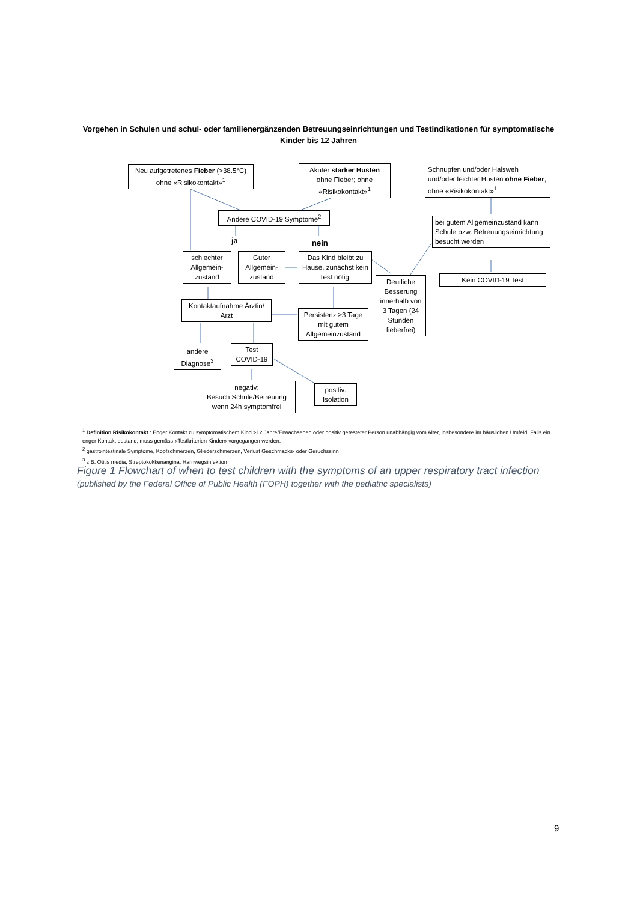Vorgehen in Schulen und schul- oder familienergänzenden Betreuungseinrichtungen und Testindikationen für symptomatische Kinder bis 12 Jahren
Neu aufgetretenes Fieber (>38.5°C) ohne «Risikokontakt»<sup>1</sup>
Akuter starker Husten ohne Fieber; ohne «Risikokontakt»<sup>1</sup>
Schnupfen und/oder Halsweh und/oder leichter Husten ohne Fieber; ohne «Risikokontakt»<sup>1</sup>
Andere COVID-19 Symptome<sup>2</sup>
ja nein
bei gutem Allgemeinzustand kann Schule bzw. Betreuungseinrichtung besucht werden
schlechter Allgemein-zustand
Guter Allgemein-zustand
Das Kind bleibt zu Hause, zunächst kein Test nötig.
Kein COVID-19 Test
Deutliche Besserung innerhalb von 3 Tagen (24 Stunden fieberfrei)
Kontaktaufnahme Ärztin/ Arzt
Persistenz ≥3 Tage mit gutem Allgemeinzustand
andere Diagnose<sup>3</sup>
Test COVID-19
negativ:
Besuch Schule/Betreuung wenn 24h symptomfrei
positiv: Isolation
<sup>1</sup> Definition Risikokontakt : Enger Kontakt zu symptomatischem Kind >12 Jahre/Erwachsenen oder positiv getesteter Person unabhängig vom Alter, insbesondere im häuslichen Umfeld. Falls ein enger Kontakt bestand, muss gemäss «Testkriterien Kinder» vorgegangen werden.
<sup>2</sup> gastrointestinale Symptome, Kopfschmerzen, Gliederschmerzen, Verlust Geschmacks- oder Geruchssinn
<sup>3</sup> z.B. Otitis media, Streptokokkenangina, Harnwegsinfektion
Figure 1 Flowchart of when to test children with the symptoms of an upper respiratory tract infection
(published by the Federal Office of Public Health (FOPH) together with the pediatric specialists)
9